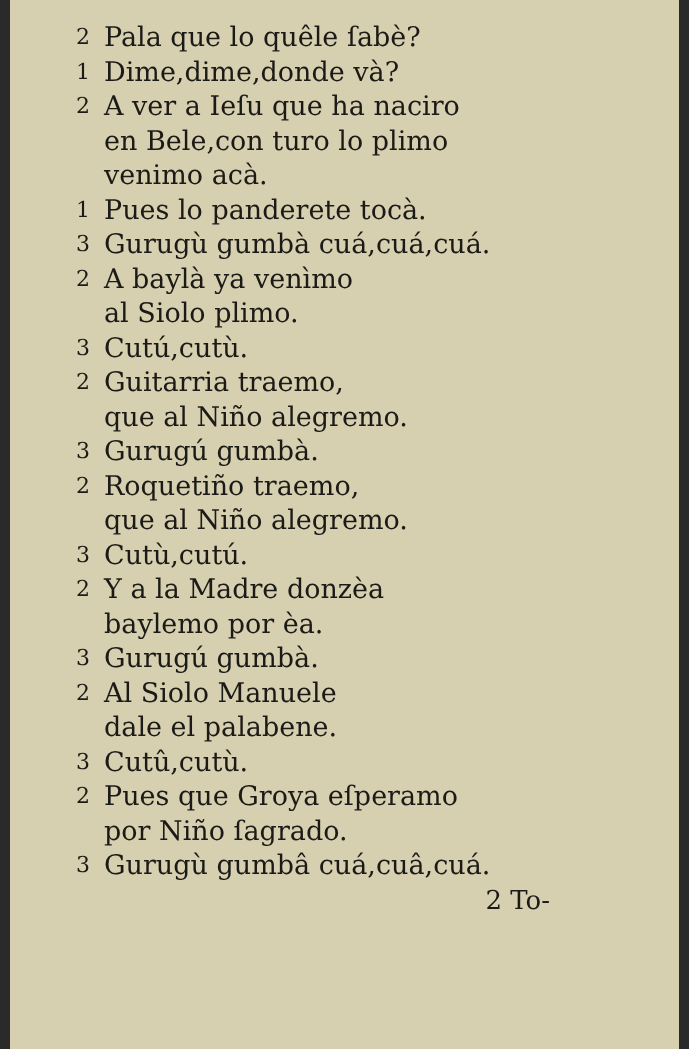2 Pala que lo quêle ſabè?
1 Dime,dime,donde và?
2 A ver a Ieſu que ha naciro
en Bele,con turo lo plimo
venimo acà.
1 Pues lo panderete tocà.
3 Gurugù gumbà cuá,cuá,cuá.
2 A baylà ya venìmo
al Siolo plimo.
3 Cutú,cutù.
2 Guitarria traemo,
que al Niño alegremo.
3 Gurugú gumbà.
2 Roquetiño traemo,
que al Niño alegremo.
3 Cutù,cutú.
2 Y a la Madre donzèa
baylemo por èa.
3 Gurugú gumbà.
2 Al Siolo Manuele
dale el palabene.
3 Cutû,cutù.
2 Pues que Groya eſperamo
por Niño ſagrado.
3 Gurugù gumbâ cuá,cuâ,cuá.
2 To-